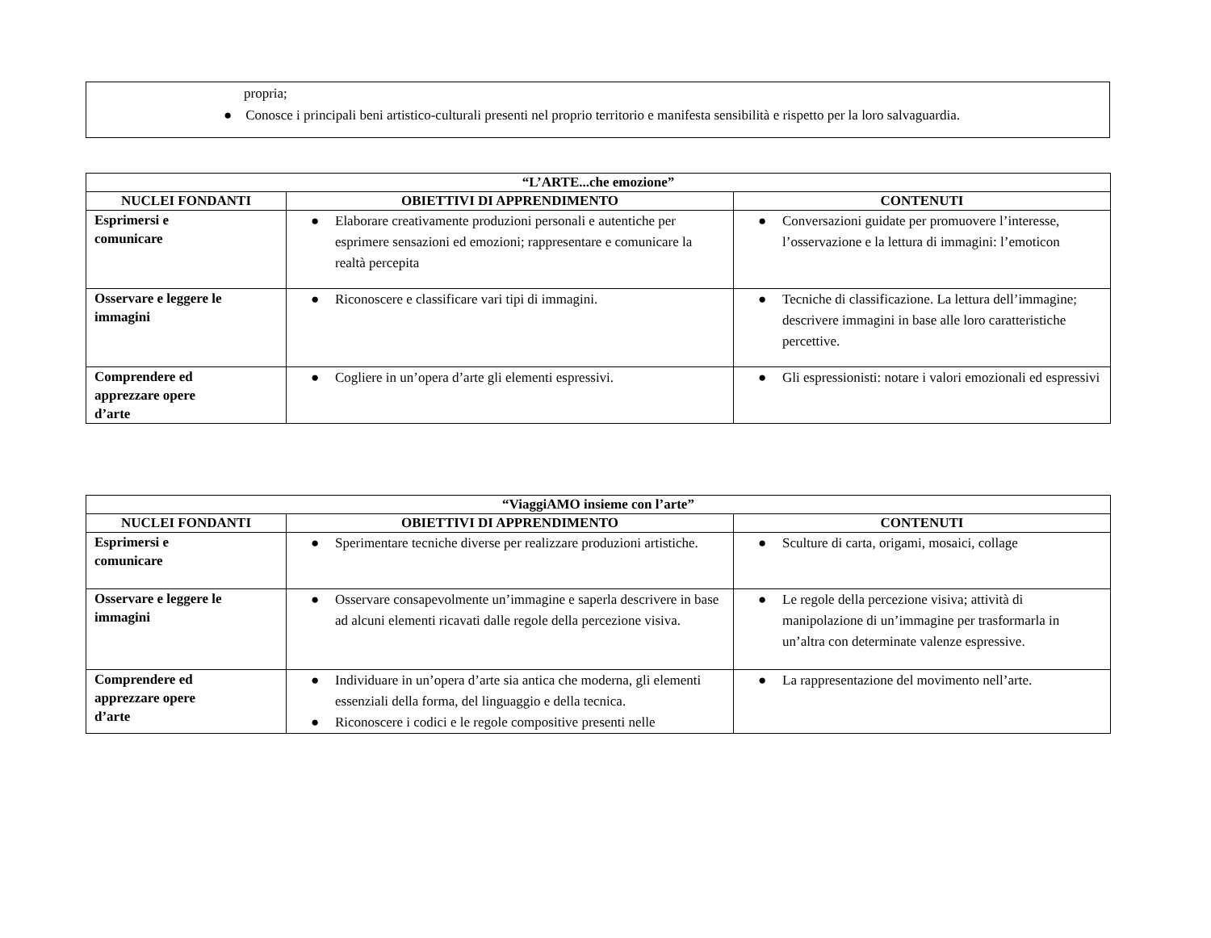propria;
● Conosce i principali beni artistico-culturali presenti nel proprio territorio e manifesta sensibilità e rispetto per la loro salvaguardia.
| “L’ARTE...che emozione” | | |
| --- | --- | --- |
| NUCLEI FONDANTI | OBIETTIVI DI APPRENDIMENTO | CONTENUTI |
| Esprimersi e comunicare | ● Elaborare creativamente produzioni personali e autentiche per esprimere sensazioni ed emozioni; rappresentare e comunicare la realtà percepita | ● Conversazioni guidate per promuovere l’interesse, l’osservazione e la lettura di immagini: l’emoticon |
| Osservare e leggere le immagini | ● Riconoscere e classificare vari tipi di immagini. | ● Tecniche di classificazione. La lettura dell’immagine; descrivere immagini in base alle loro caratteristiche percettive. |
| Comprendere ed apprezzare opere d’arte | ● Cogliere in un’opera d’arte gli elementi espressivi. | ● Gli espressionisti: notare i valori emozionali ed espressivi |
| “ViaggiAMO insieme con l’arte” | | |
| --- | --- | --- |
| NUCLEI FONDANTI | OBIETTIVI DI APPRENDIMENTO | CONTENUTI |
| Esprimersi e comunicare | ● Sperimentare tecniche diverse per realizzare produzioni artistiche. | ● Sculture di carta, origami, mosaici, collage |
| Osservare e leggere le immagini | ● Osservare consapevolmente un’immagine e saperla descrivere in base ad alcuni elementi ricavati dalle regole della percezione visiva. | ● Le regole della percezione visiva; attività di manipolazione di un’immagine per trasformarla in un’altra con determinate valenze espressive. |
| Comprendere ed apprezzare opere d’arte | ● Individuare in un’opera d’arte sia antica che moderna, gli elementi essenziali della forma, del linguaggio e della tecnica. ● Riconoscere i codici e le regole compositive presenti nelle | ● La rappresentazione del movimento nell’arte. |